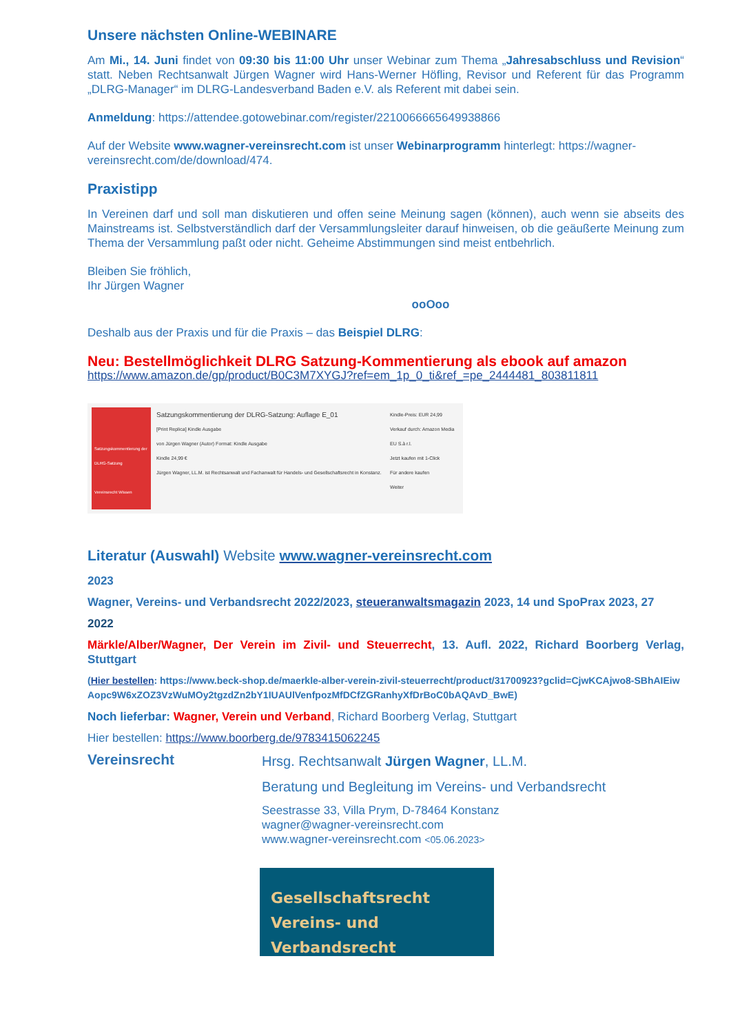Unsere nächsten Online-WEBINARE
Am Mi., 14. Juni findet von 09:30 bis 11:00 Uhr unser Webinar zum Thema „Jahresabschluss und Revision“ statt. Neben Rechtsanwalt Jürgen Wagner wird Hans-Werner Höfling, Revisor und Referent für das Programm „DLRG-Manager“ im DLRG-Landesverband Baden e.V. als Referent mit dabei sein.
Anmeldung: https://attendee.gotowebinar.com/register/2210066665649938866
Auf der Website www.wagner-vereinsrecht.com ist unser Webinarprogramm hinterlegt: https://wagner-vereinsrecht.com/de/download/474.
Praxistipp
In Vereinen darf und soll man diskutieren und offen seine Meinung sagen (können), auch wenn sie abseits des Mainstreams ist. Selbstverständlich darf der Versammlungsleiter darauf hinweisen, ob die geäußerte Meinung zum Thema der Versammlung paßt oder nicht. Geheime Abstimmungen sind meist entbehrlich.
Bleiben Sie fröhlich,
Ihr Jürgen Wagner
ooOoo
Deshalb aus der Praxis und für die Praxis – das Beispiel DLRG:
Neu: Bestellmöglichkeit DLRG Satzung-Kommentierung als ebook auf amazon
https://www.amazon.de/gp/product/B0C3M7XYGJ?ref=em_1p_0_ti&ref_=pe_2444481_803811811
Satzungskommentierung der DLRG-Satzung
Vereinsrecht Wissen
Satzungskommentierung der DLRG-Satzung: Auflage E_01
[Print Replica] Kindle Ausgabe
von Jürgen Wagner (Autor) Format: Kindle Ausgabe
Kindle 24,99 €
Jürgen Wagner, LL.M. ist Rechtsanwalt und Fachanwalt für Handels- und Gesellschaftsrecht in Konstanz.
Kindle-Preis: EUR 24,99
Verkauf durch: Amazon Media EU S.à r.l.
Jetzt kaufen mit 1-Click
Für andere kaufen
Weiter
Literatur (Auswahl) Website www.wagner-vereinsrecht.com
2023
Wagner, Vereins- und Verbandsrecht 2022/2023, steueranwaltsmagazin 2023, 14 und SpoPrax 2023, 27
2022
Märkle/Alber/Wagner, Der Verein im Zivil- und Steuerrecht, 13. Aufl. 2022, Richard Boorberg Verlag, Stuttgart
(Hier bestellen: https://www.beck-shop.de/maerkle-alber-verein-zivil-steuerrecht/product/31700923?gclid=CjwKCAjwo8-SBhAIEiwAopc9W6xZOZ3VzWuMOy2tgzdZn2bY1IUAUlVenfpozMfDCfZGRanhyXfDrBoC0bAQAvD_BwE)
Noch lieferbar: Wagner, Verein und Verband, Richard Boorberg Verlag, Stuttgart
Hier bestellen: https://www.boorberg.de/9783415062245
Vereinsrecht
Hrsg. Rechtsanwalt Jürgen Wagner, LL.M.
Beratung und Begleitung im Vereins- und Verbandsrecht
Seestrasse 33, Villa Prym, D-78464 Konstanz
wagner@wagner-vereinsrecht.com
www.wagner-vereinsrecht.com <05.06.2023>
Gesellschaftsrecht
Vereins- und Verbandsrecht